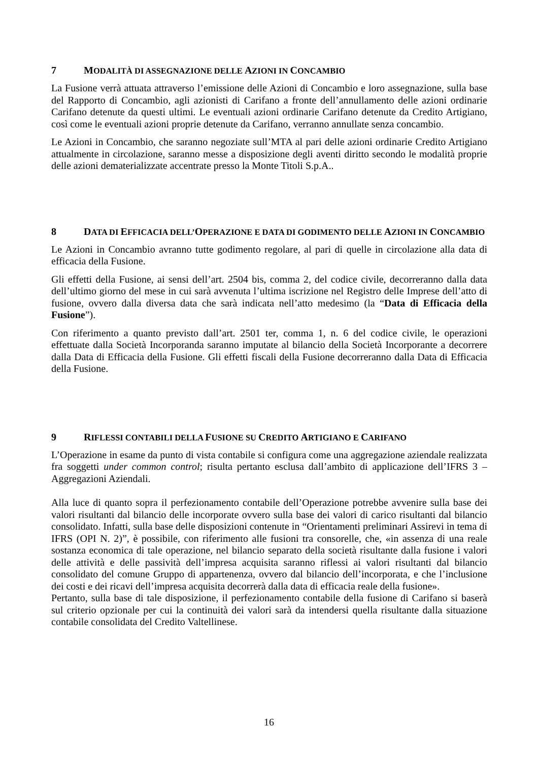7 MODALITÀ DI ASSEGNAZIONE DELLE AZIONI IN CONCAMBIO
La Fusione verrà attuata attraverso l’emissione delle Azioni di Concambio e loro assegnazione, sulla base del Rapporto di Concambio, agli azionisti di Carifano a fronte dell’annullamento delle azioni ordinarie Carifano detenute da questi ultimi. Le eventuali azioni ordinarie Carifano detenute da Credito Artigiano, così come le eventuali azioni proprie detenute da Carifano, verranno annullate senza concambio.
Le Azioni in Concambio, che saranno negoziate sull’MTA al pari delle azioni ordinarie Credito Artigiano attualmente in circolazione, saranno messe a disposizione degli aventi diritto secondo le modalità proprie delle azioni dematerializzate accentrate presso la Monte Titoli S.p.A..
8 DATA DI EFFICACIA DELL’OPERAZIONE E DATA DI GODIMENTO DELLE AZIONI IN CONCAMBIO
Le Azioni in Concambio avranno tutte godimento regolare, al pari di quelle in circolazione alla data di efficacia della Fusione.
Gli effetti della Fusione, ai sensi dell’art. 2504 bis, comma 2, del codice civile, decorreranno dalla data dell’ultimo giorno del mese in cui sarà avvenuta l’ultima iscrizione nel Registro delle Imprese dell’atto di fusione, ovvero dalla diversa data che sarà indicata nell’atto medesimo (la “Data di Efficacia della Fusione”).
Con riferimento a quanto previsto dall’art. 2501 ter, comma 1, n. 6 del codice civile, le operazioni effettuate dalla Società Incorporanda saranno imputate al bilancio della Società Incorporante a decorrere dalla Data di Efficacia della Fusione. Gli effetti fiscali della Fusione decorreranno dalla Data di Efficacia della Fusione.
9 RIFLESSI CONTABILI DELLA FUSIONE SU CREDITO ARTIGIANO E CARIFANO
L’Operazione in esame da punto di vista contabile si configura come una aggregazione aziendale realizzata fra soggetti under common control; risulta pertanto esclusa dall’ambito di applicazione dell’IFRS 3 – Aggregazioni Aziendali.
Alla luce di quanto sopra il perfezionamento contabile dell’Operazione potrebbe avvenire sulla base dei valori risultanti dal bilancio delle incorporate ovvero sulla base dei valori di carico risultanti dal bilancio consolidato. Infatti, sulla base delle disposizioni contenute in “Orientamenti preliminari Assirevi in tema di IFRS (OPI N. 2)”, è possibile, con riferimento alle fusioni tra consorelle, che, «in assenza di una reale sostanza economica di tale operazione, nel bilancio separato della società risultante dalla fusione i valori delle attività e delle passività dell’impresa acquisita saranno riflessi ai valori risultanti dal bilancio consolidato del comune Gruppo di appartenenza, ovvero dal bilancio dell’incorporata, e che l’inclusione dei costi e dei ricavi dell’impresa acquisita decorrerà dalla data di efficacia reale della fusione».
Pertanto, sulla base di tale disposizione, il perfezionamento contabile della fusione di Carifano si baserà sul criterio opzionale per cui la continuità dei valori sarà da intendersi quella risultante dalla situazione contabile consolidata del Credito Valtellinese.
16